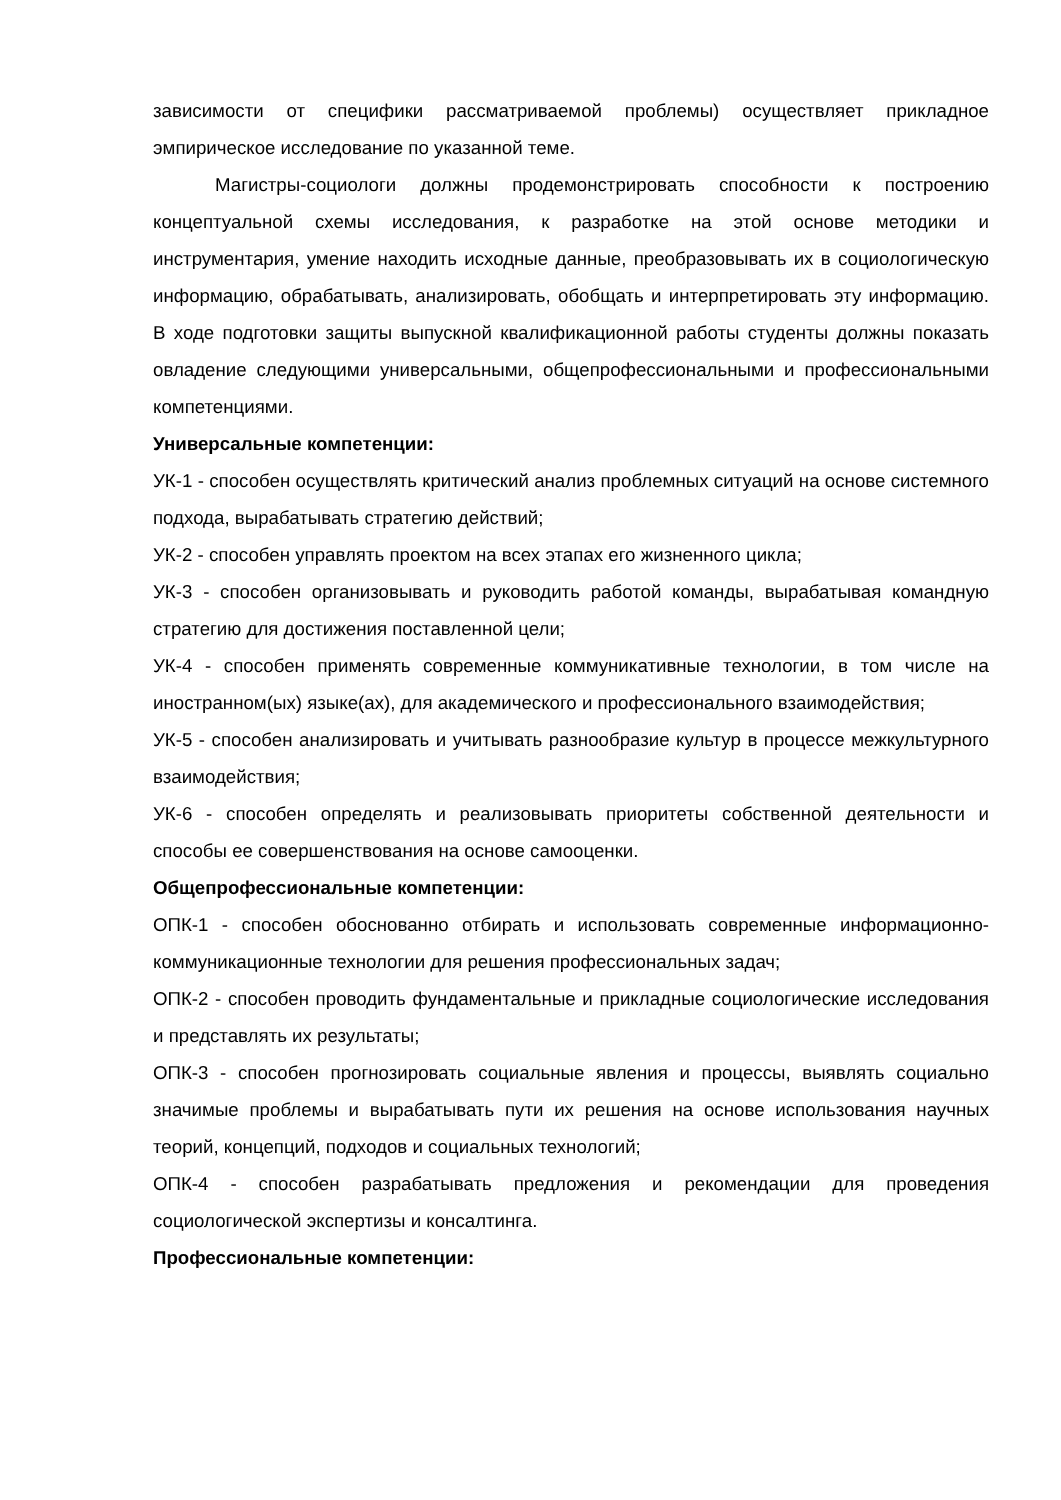зависимости от специфики рассматриваемой проблемы) осуществляет прикладное эмпирическое исследование по указанной теме.
Магистры-социологи должны продемонстрировать способности к построению концептуальной схемы исследования, к разработке на этой основе методики и инструментария, умение находить исходные данные, преобразовывать их в социологическую информацию, обрабатывать, анализировать, обобщать и интерпретировать эту информацию. В ходе подготовки защиты выпускной квалификационной работы студенты должны показать овладение следующими универсальными, общепрофессиональными и профессиональными компетенциями.
Универсальные компетенции:
УК-1 - способен осуществлять критический анализ проблемных ситуаций на основе системного подхода, вырабатывать стратегию действий;
УК-2 - способен управлять проектом на всех этапах его жизненного цикла;
УК-3 - способен организовывать и руководить работой команды, вырабатывая командную стратегию для достижения поставленной цели;
УК-4 - способен применять современные коммуникативные технологии, в том числе на иностранном(ых) языке(ах), для академического и профессионального взаимодействия;
УК-5 - способен анализировать и учитывать разнообразие культур в процессе межкультурного взаимодействия;
УК-6 - способен определять и реализовывать приоритеты собственной деятельности и способы ее совершенствования на основе самооценки.
Общепрофессиональные компетенции:
ОПК-1 - способен обоснованно отбирать и использовать современные информационно-коммуникационные технологии для решения профессиональных задач;
ОПК-2 - способен проводить фундаментальные и прикладные социологические исследования и представлять их результаты;
ОПК-3 - способен прогнозировать социальные явления и процессы, выявлять социально значимые проблемы и вырабатывать пути их решения на основе использования научных теорий, концепций, подходов и социальных технологий;
ОПК-4 - способен разрабатывать предложения и рекомендации для проведения социологической экспертизы и консалтинга.
Профессиональные компетенции: